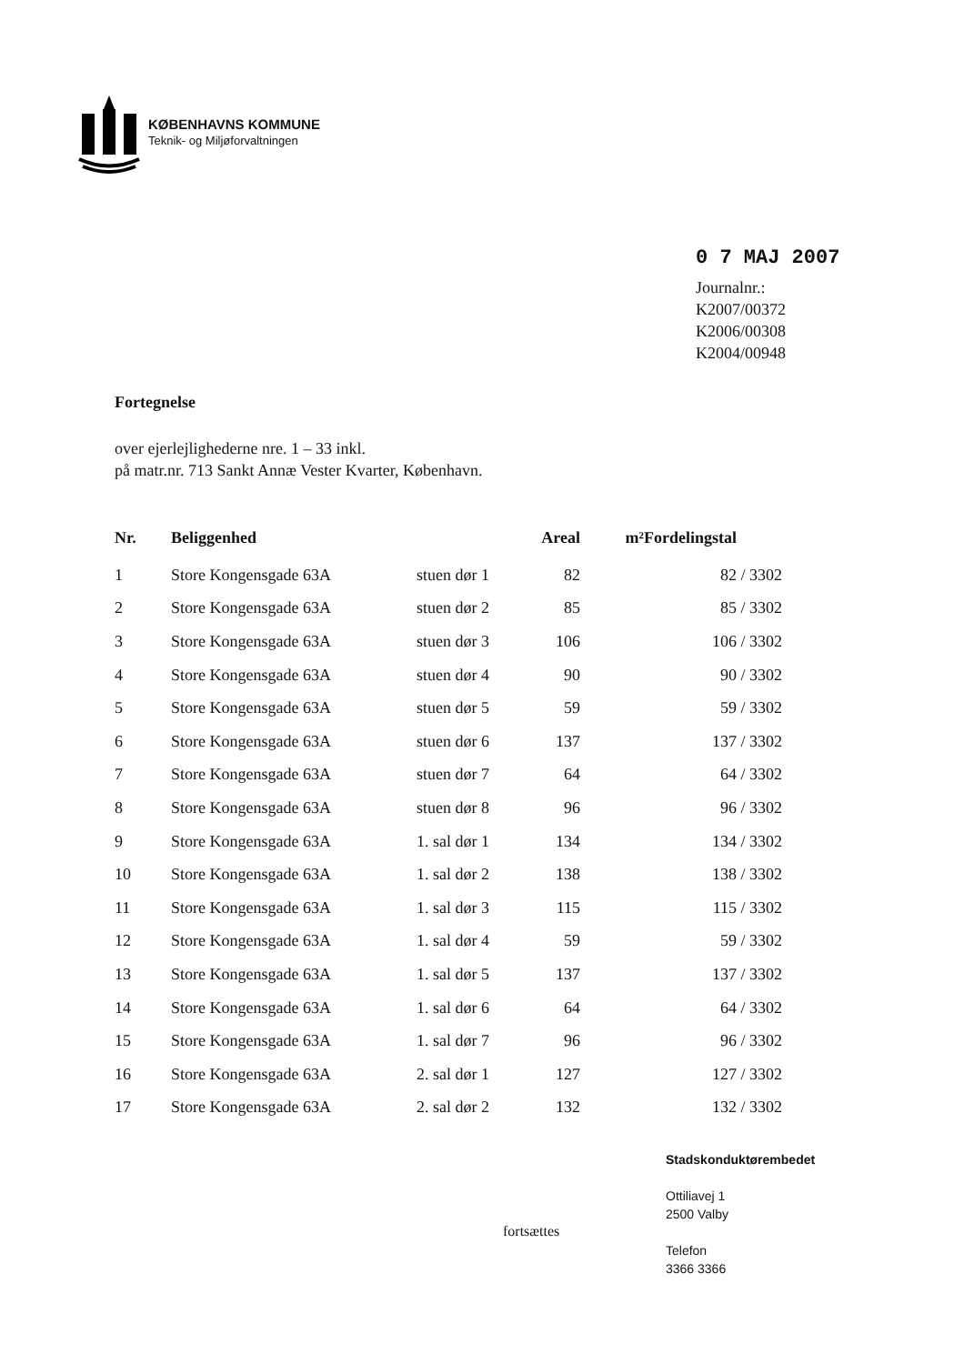KØBENHAVNS KOMMUNE
Teknik- og Miljøforvaltningen
0 7 MAJ 2007
Journalnr.:
K2007/00372
K2006/00308
K2004/00948
Fortegnelse
over ejerlejlighederne nre. 1 – 33 inkl.
på matr.nr. 713 Sankt Annæ Vester Kvarter, København.
| Nr. | Beliggenhed | | Areal | m² | Fordelingstal | |
| --- | --- | --- | --- | --- | --- | --- |
| 1 | Store Kongensgade 63A | stuen dør 1 | 82 | | 82 | / 3302 |
| 2 | Store Kongensgade 63A | stuen dør 2 | 85 | | 85 | / 3302 |
| 3 | Store Kongensgade 63A | stuen dør 3 | 106 | | 106 | / 3302 |
| 4 | Store Kongensgade 63A | stuen dør 4 | 90 | | 90 | / 3302 |
| 5 | Store Kongensgade 63A | stuen dør 5 | 59 | | 59 | / 3302 |
| 6 | Store Kongensgade 63A | stuen dør 6 | 137 | | 137 | / 3302 |
| 7 | Store Kongensgade 63A | stuen dør 7 | 64 | | 64 | / 3302 |
| 8 | Store Kongensgade 63A | stuen dør 8 | 96 | | 96 | / 3302 |
| 9 | Store Kongensgade 63A | 1. sal dør 1 | 134 | | 134 | / 3302 |
| 10 | Store Kongensgade 63A | 1. sal dør 2 | 138 | | 138 | / 3302 |
| 11 | Store Kongensgade 63A | 1. sal dør 3 | 115 | | 115 | / 3302 |
| 12 | Store Kongensgade 63A | 1. sal dør 4 | 59 | | 59 | / 3302 |
| 13 | Store Kongensgade 63A | 1. sal dør 5 | 137 | | 137 | / 3302 |
| 14 | Store Kongensgade 63A | 1. sal dør 6 | 64 | | 64 | / 3302 |
| 15 | Store Kongensgade 63A | 1. sal dør 7 | 96 | | 96 | / 3302 |
| 16 | Store Kongensgade 63A | 2. sal dør 1 | 127 | | 127 | / 3302 |
| 17 | Store Kongensgade 63A | 2. sal dør 2 | 132 | | 132 | / 3302 |
Stadskonduktørembedet
Ottiliavej 1
2500 Valby
Telefon
3366 3366
fortsættes